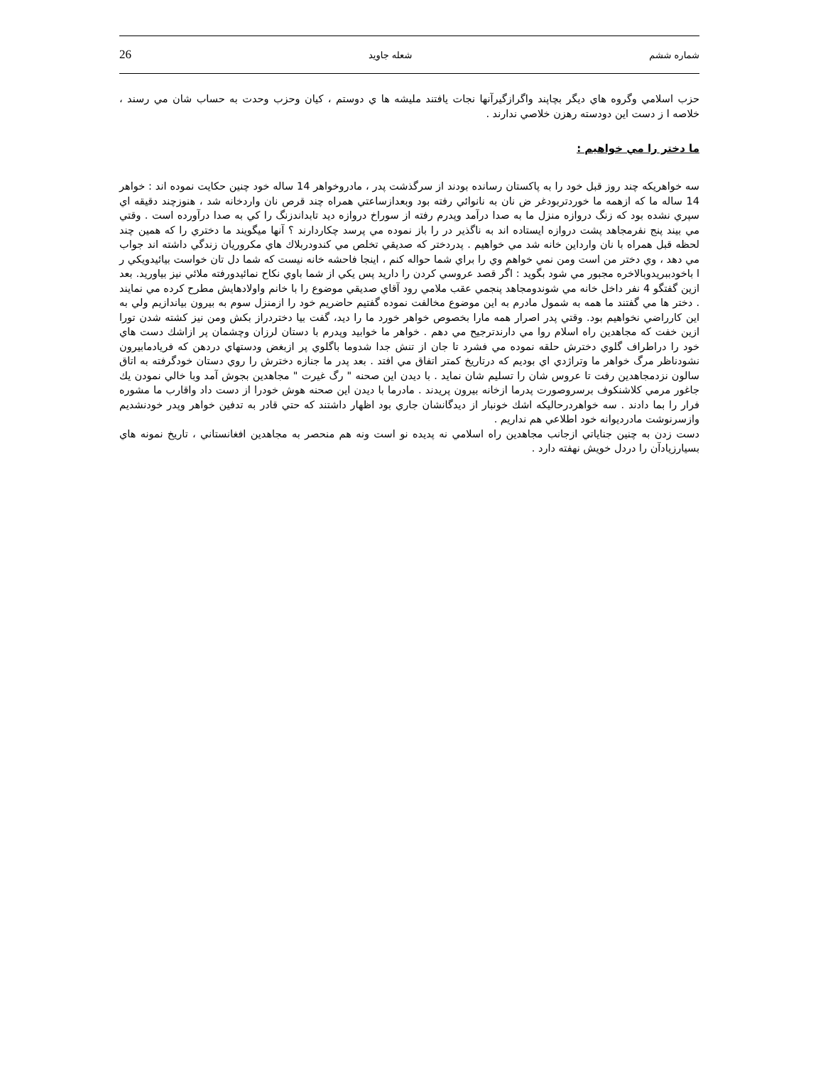شماره ششم شعله جاويد 26
حزب اسلامي وگروه هاي ديگر بچاپند واگرازگيرآنها نجات يافتند مليشه ها ي دوستم ، كيان وحزب وحدت به حساب شان مي رسند ، خلاصه ا ز دست اين دودسته رهزن خلاصي ندارند .
ما دختر را مي خواهيم :
سه خواهريكه چند روز قبل خود را به پاكستان رسانده بودند از سرگذشت پدر ، مادروخواهر 14 ساله خود چنين حكايت نموده اند : خواهر 14 ساله ما كه ازهمه ما خوردتربودغر ض نان به نانوائي رفته بود وبعدازساعتي همراه چند قرص نان واردخانه شد ، هنوزچند دقيقه اي سپري نشده بود كه زنگ دروازه منزل ما به صدا درآمد وپدرم رفته از سوراخ دروازه ديد تابداندزنگ را كي به صدا درآورده است . وقتي مي بيند پنج نفرمجاهد پشت دروازه ايستاده اند به ناگذير در را باز نموده مي پرسد چكاردارند ؟ آنها ميگويند ما دختري را كه همين چند لحظه قبل همراه با نان وارداين خانه شد مي خواهيم . پدردختر كه صديقي تخلص مي كندودربلاك هاي مكروريان زندگي داشته اند جواب مي دهد ، وي دختر من است ومن نمي خواهم وي را براي شما حواله كنم ، اينجا فاحشه خانه نيست كه شما دل تان خواست بيائيدويكي ر ا باخودببريدوبالاخره مجبور مي شود بگويد : اگر قصد عروسي كردن را داريد پس يكي از شما باوي نكاح نمائيدورفته ملائي نيز بياوريد. بعد ازين گفتگو 4 نفر داخل خانه مي شوندومجاهد پنجمي عقب ملامي رود آقاي صديقي موضوع را با خانم واولادهايش مطرح كرده مي نمايند . دختر ها مي گفتند ما همه به شمول مادرم به اين موضوع مخالفت نموده گفتيم حاضريم خود را ازمنزل سوم به بيرون بياندازيم ولي به اين كارراضي نخواهيم بود. وقتي پدر اصرار همه مارا بخصوص خواهر خورد ما را ديد، گفت بيا دختردراز بكش ومن نيز كشته شدن تورا ازين خفت كه مجاهدين راه اسلام روا مي دارندترجيح مي دهم . خواهر ما خوابيد وپدرم با دستان لرزان وچشمان پر ازاشك دست هاي خود را دراطراف گلوي دخترش حلقه نموده مي فشرد تا جان از تنش جدا شدوما باگلوي پر ازبغض ودستهاي دردهن كه فريادمابيرون نشودناظر مرگ خواهر ما وتراژدي اي بوديم كه درتاريخ كمتر اتفاق مي افتد . بعد پدر ما جنازه دخترش را روي دستان خودگرفته به اتاق سالون نزدمجاهدين رفت تا عروس شان را تسليم شان نمايد . با ديدن اين صحنه " رگ غيرت " مجاهدين بجوش آمد وبا خالي نمودن يك جاغور مرمي كلاشنكوف برسروصورت پدرما ازخانه بيرون پريدند . مادرما با ديدن اين صحنه هوش خودرا از دست داد واقارب ما مشوره فرار را بما دادند . سه خواهردرحاليكه اشك خونبار از ديدگانشان جاري بود اظهار داشتند كه حتي قادر به تدفين خواهر وپدر خودنشديم وازسرنوشت مادرديوانه خود اطلاعي هم نداريم .
دست زدن به چنين جناياتي ازجانب مجاهدين راه اسلامي نه پديده نو است ونه هم منحصر به مجاهدين افغانستاني ، تاريخ نمونه هاي بسيارزيادآن را دردل خويش نهفته دارد .